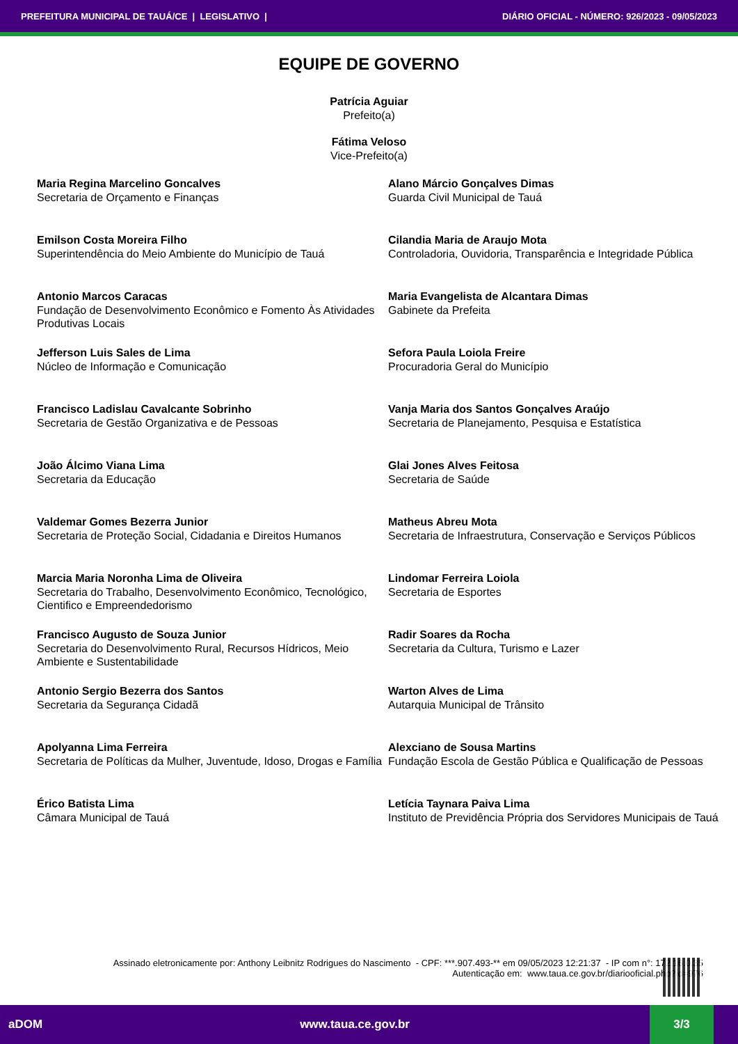PREFEITURA MUNICIPAL DE TAUÁ/CE | LEGISLATIVO | DIÁRIO OFICIAL - NÚMERO: 926/2023 - 09/05/2023
EQUIPE DE GOVERNO
Patrícia Aguiar
Prefeito(a)
Fátima Veloso
Vice-Prefeito(a)
Maria Regina Marcelino Goncalves
Secretaria de Orçamento e Finanças
Alano Márcio Gonçalves Dimas
Guarda Civil Municipal de Tauá
Emilson Costa Moreira Filho
Superintendência do Meio Ambiente do Município de Tauá
Cilandia Maria de Araujo Mota
Controladoria, Ouvidoria, Transparência e Integridade Pública
Antonio Marcos Caracas
Fundação de Desenvolvimento Econômico e Fomento Às Atividades Produtivas Locais
Maria Evangelista de Alcantara Dimas
Gabinete da Prefeita
Jefferson Luis Sales de Lima
Núcleo de Informação e Comunicação
Sefora Paula Loiola Freire
Procuradoria Geral do Município
Francisco Ladislau Cavalcante Sobrinho
Secretaria de Gestão Organizativa e de Pessoas
Vanja Maria dos Santos Gonçalves Araújo
Secretaria de Planejamento, Pesquisa e Estatística
João Álcimo Viana Lima
Secretaria da Educação
Glai Jones Alves Feitosa
Secretaria de Saúde
Valdemar Gomes Bezerra Junior
Secretaria de Proteção Social, Cidadania e Direitos Humanos
Matheus Abreu Mota
Secretaria de Infraestrutura, Conservação e Serviços Públicos
Marcia Maria Noronha Lima de Oliveira
Secretaria do Trabalho, Desenvolvimento Econômico, Tecnológico, Cientifico e Empreendedorismo
Lindomar Ferreira Loiola
Secretaria de Esportes
Francisco Augusto de Souza Junior
Secretaria do Desenvolvimento Rural, Recursos Hídricos, Meio Ambiente e Sustentabilidade
Radir Soares da Rocha
Secretaria da Cultura, Turismo e Lazer
Antonio Sergio Bezerra dos Santos
Secretaria da Segurança Cidadã
Warton Alves de Lima
Autarquia Municipal de Trânsito
Apolyanna Lima Ferreira
Secretaria de Políticas da Mulher, Juventude, Idoso, Drogas e Família
Alexciano de Sousa Martins
Fundação Escola de Gestão Pública e Qualificação de Pessoas
Érico Batista Lima
Câmara Municipal de Tauá
Letícia Taynara Paiva Lima
Instituto de Previdência Própria dos Servidores Municipais de Tauá
Assinado eletronicamente por: Anthony Leibnitz Rodrigues do Nascimento - CPF: ***.907.493-** em 09/05/2023 12:21:37 - IP com n°: 172.16.0.35
Autenticação em: www.taua.ce.gov.br/diariooficial.php?id=976
aDOM www.taua.ce.gov.br 3/3